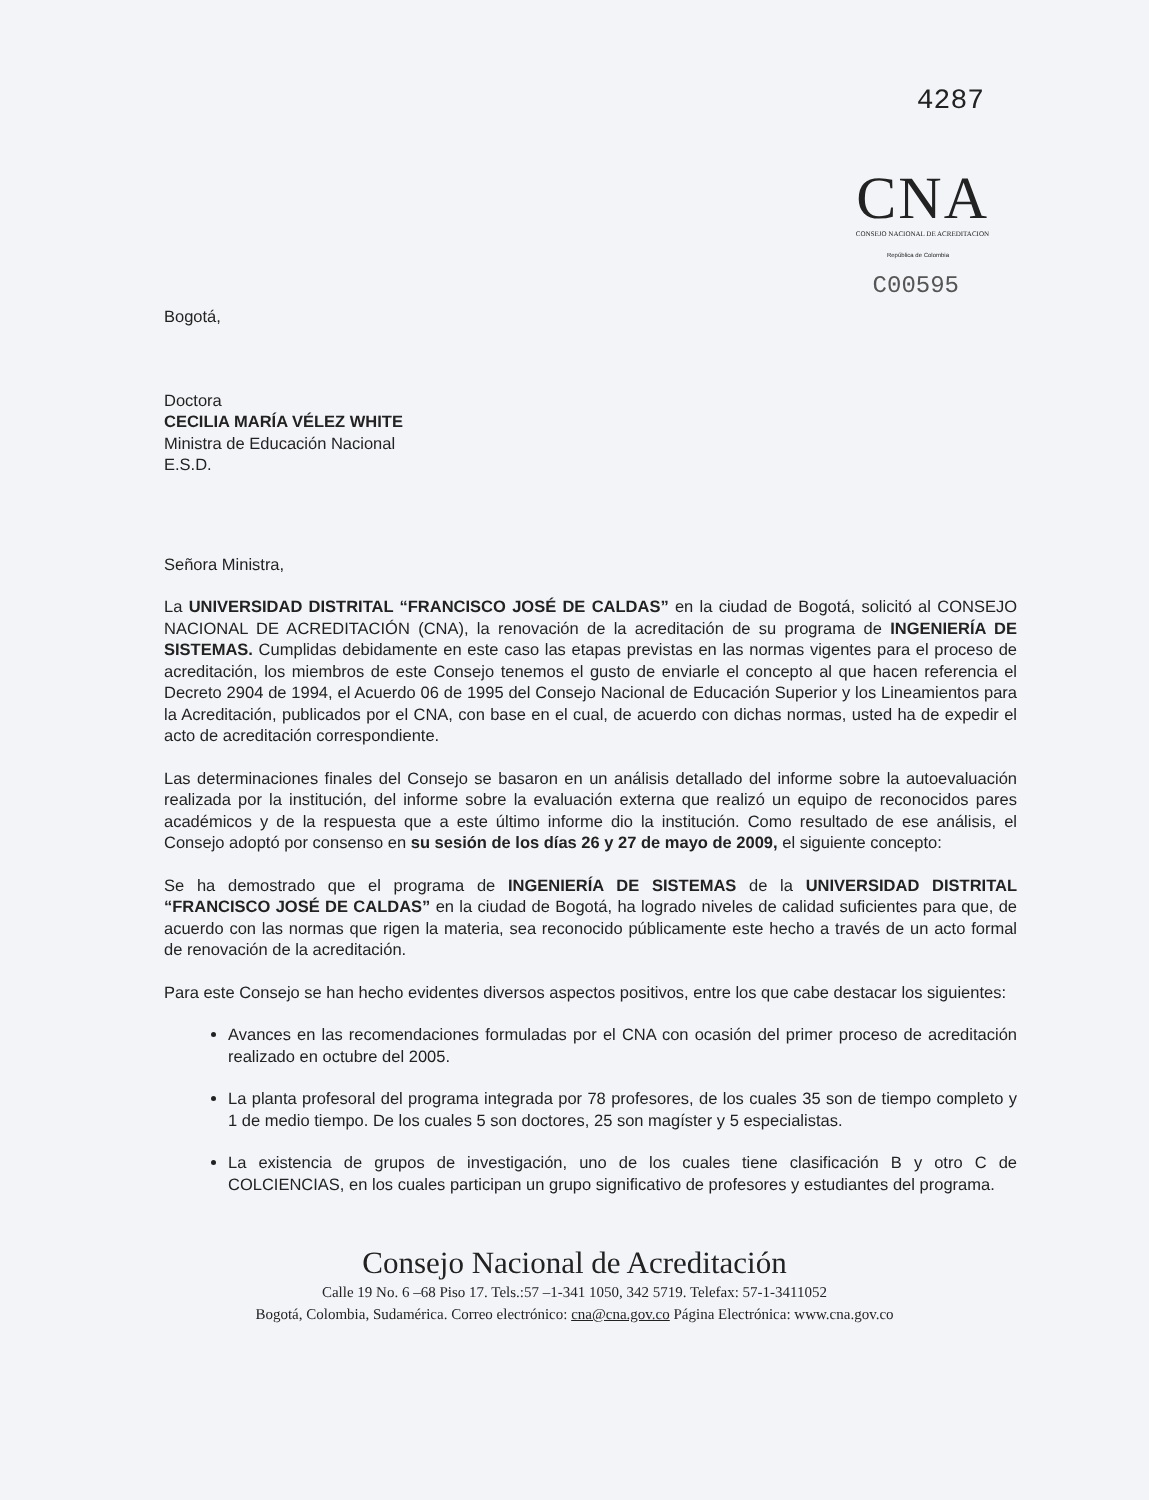4287
CNA
CONSEJO NACIONAL DE ACREDITACION
República de Colombia
C00595
Bogotá,
Doctora
CECILIA MARÍA VÉLEZ WHITE
Ministra de Educación Nacional
E.S.D.
Señora Ministra,
La UNIVERSIDAD DISTRITAL “FRANCISCO JOSÉ DE CALDAS” en la ciudad de Bogotá, solicitó al CONSEJO NACIONAL DE ACREDITACIÓN (CNA), la renovación de la acreditación de su programa de INGENIERÍA DE SISTEMAS. Cumplidas debidamente en este caso las etapas previstas en las normas vigentes para el proceso de acreditación, los miembros de este Consejo tenemos el gusto de enviarle el concepto al que hacen referencia el Decreto 2904 de 1994, el Acuerdo 06 de 1995 del Consejo Nacional de Educación Superior y los Lineamientos para la Acreditación, publicados por el CNA, con base en el cual, de acuerdo con dichas normas, usted ha de expedir el acto de acreditación correspondiente.
Las determinaciones finales del Consejo se basaron en un análisis detallado del informe sobre la autoevaluación realizada por la institución, del informe sobre la evaluación externa que realizó un equipo de reconocidos pares académicos y de la respuesta que a este último informe dio la institución. Como resultado de ese análisis, el Consejo adoptó por consenso en su sesión de los días 26 y 27 de mayo de 2009, el siguiente concepto:
Se ha demostrado que el programa de INGENIERÍA DE SISTEMAS de la UNIVERSIDAD DISTRITAL “FRANCISCO JOSÉ DE CALDAS” en la ciudad de Bogotá, ha logrado niveles de calidad suficientes para que, de acuerdo con las normas que rigen la materia, sea reconocido públicamente este hecho a través de un acto formal de renovación de la acreditación.
Para este Consejo se han hecho evidentes diversos aspectos positivos, entre los que cabe destacar los siguientes:
Avances en las recomendaciones formuladas por el CNA con ocasión del primer proceso de acreditación realizado en octubre del 2005.
La planta profesoral del programa integrada por 78 profesores, de los cuales 35 son de tiempo completo y 1 de medio tiempo. De los cuales 5 son doctores, 25 son magíster y 5 especialistas.
La existencia de grupos de investigación, uno de los cuales tiene clasificación B y otro C de COLCIENCIAS, en los cuales participan un grupo significativo de profesores y estudiantes del programa.
Consejo Nacional de Acreditación
Calle 19 No. 6 –68 Piso 17. Tels.:57 –1-341 1050, 342 5719. Telefax: 57-1-3411052
Bogotá, Colombia, Sudamérica. Correo electrónico: cna@cna.gov.co Página Electrónica: www.cna.gov.co